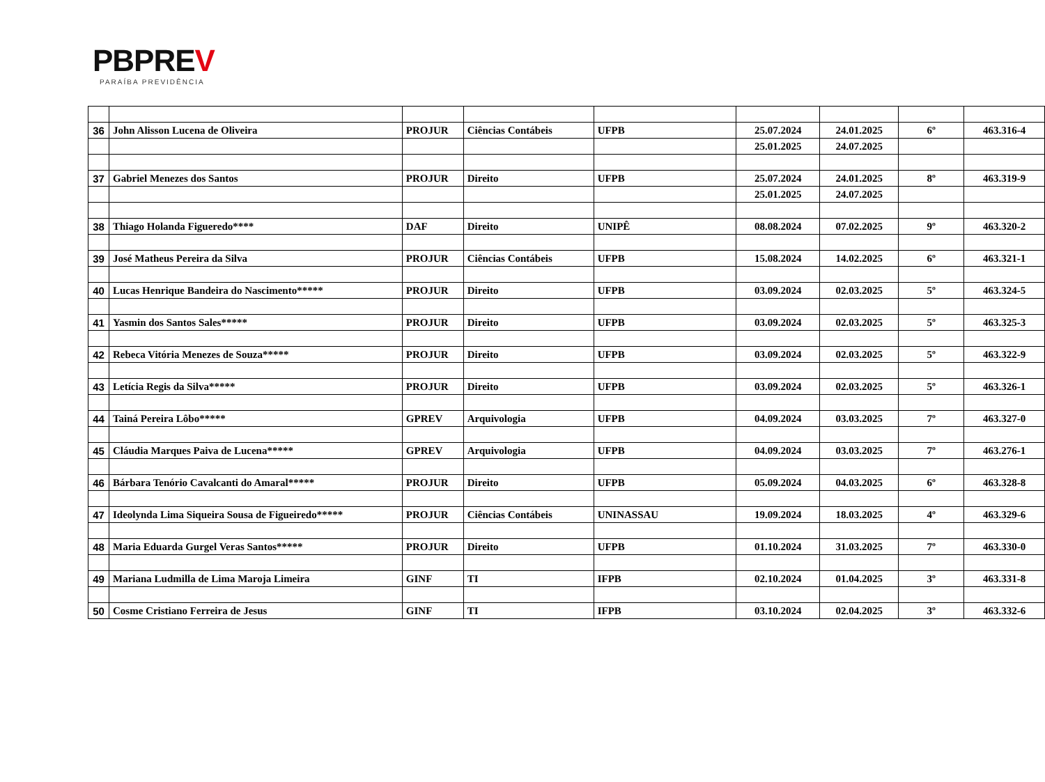PBPREV
PARAÍBA PREVIDÊNCIA
| 36 | John Alisson Lucena de Oliveira | PROJUR | Ciências Contábeis | UFPB | 25.07.2024 | 24.01.2025 | 6º | 463.316-4 |
| | | | | | 25.01.2025 | 24.07.2025 | | |
| 37 | Gabriel Menezes dos Santos | PROJUR | Direito | UFPB | 25.07.2024 | 24.01.2025 | 8º | 463.319-9 |
| | | | | | 25.01.2025 | 24.07.2025 | | |
| 38 | Thiago Holanda Figueredo**** | DAF | Direito | UNIPÊ | 08.08.2024 | 07.02.2025 | 9º | 463.320-2 |
| 39 | José Matheus Pereira da Silva | PROJUR | Ciências Contábeis | UFPB | 15.08.2024 | 14.02.2025 | 6º | 463.321-1 |
| 40 | Lucas Henrique Bandeira do Nascimento***** | PROJUR | Direito | UFPB | 03.09.2024 | 02.03.2025 | 5º | 463.324-5 |
| 41 | Yasmin dos Santos Sales***** | PROJUR | Direito | UFPB | 03.09.2024 | 02.03.2025 | 5º | 463.325-3 |
| 42 | Rebeca Vitória Menezes de Souza***** | PROJUR | Direito | UFPB | 03.09.2024 | 02.03.2025 | 5º | 463.322-9 |
| 43 | Letícia Regis da Silva***** | PROJUR | Direito | UFPB | 03.09.2024 | 02.03.2025 | 5º | 463.326-1 |
| 44 | Tainá Pereira Lôbo***** | GPREV | Arquivologia | UFPB | 04.09.2024 | 03.03.2025 | 7º | 463.327-0 |
| 45 | Cláudia Marques Paiva de Lucena***** | GPREV | Arquivologia | UFPB | 04.09.2024 | 03.03.2025 | 7º | 463.276-1 |
| 46 | Bárbara Tenório Cavalcanti do Amaral***** | PROJUR | Direito | UFPB | 05.09.2024 | 04.03.2025 | 6º | 463.328-8 |
| 47 | Ideolynda Lima Siqueira Sousa de Figueiredo***** | PROJUR | Ciências Contábeis | UNINASSAU | 19.09.2024 | 18.03.2025 | 4º | 463.329-6 |
| 48 | Maria Eduarda Gurgel Veras Santos***** | PROJUR | Direito | UFPB | 01.10.2024 | 31.03.2025 | 7º | 463.330-0 |
| 49 | Mariana Ludmilla de Lima Maroja Limeira | GINF | TI | IFPB | 02.10.2024 | 01.04.2025 | 3º | 463.331-8 |
| 50 | Cosme Cristiano Ferreira de Jesus | GINF | TI | IFPB | 03.10.2024 | 02.04.2025 | 3º | 463.332-6 |